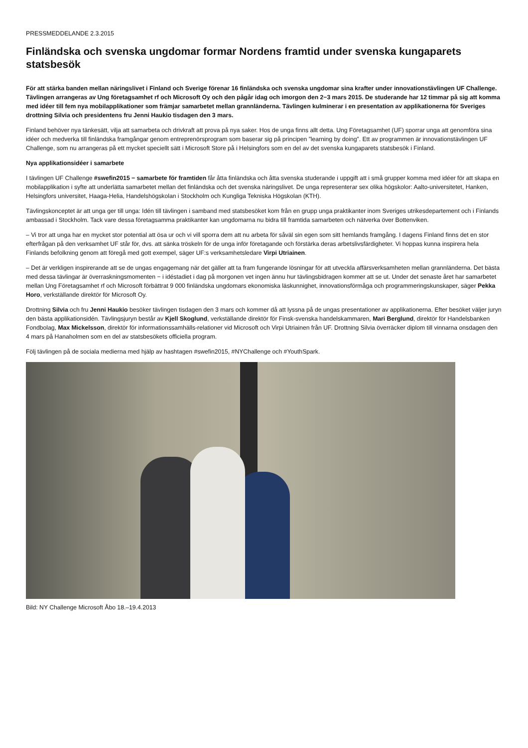PRESSMEDDELANDE 2.3.2015
Finländska och svenska ungdomar formar Nordens framtid under svenska kungaparets statsbesök
För att stärka banden mellan näringslivet i Finland och Sverige förenar 16 finländska och svenska ungdomar sina krafter under innovationstävlingen UF Challenge. Tävlingen arrangeras av Ung företagsamhet rf och Microsoft Oy och den pågår idag och imorgon den 2−3 mars 2015. De studerande har 12 timmar på sig att komma med idéer till fem nya mobilapplikationer som främjar samarbetet mellan grannländerna. Tävlingen kulminerar i en presentation av applikationerna för Sveriges drottning Silvia och presidentens fru Jenni Haukio tisdagen den 3 mars.
Finland behöver nya tänkesätt, vilja att samarbeta och drivkraft att prova på nya saker. Hos de unga finns allt detta. Ung Företagsamhet (UF) sporrar unga att genomföra sina idéer och medverka till finländska framgångar genom entreprenörsprogram som baserar sig på principen ”learning by doing”. Ett av programmen är innovationstävlingen UF Challenge, som nu arrangeras på ett mycket speciellt sätt i Microsoft Store på i Helsingfors som en del av det svenska kungaparets statsbesök i Finland.
Nya applikationsidéer i samarbete
I tävlingen UF Challenge #swefin2015 − samarbete för framtiden får åtta finländska och åtta svenska studerande i uppgift att i små grupper komma med idéer för att skapa en mobilapplikation i syfte att underlätta samarbetet mellan det finländska och det svenska näringslivet. De unga representerar sex olika högskolor: Aalto-universitetet, Hanken, Helsingfors universitet, Haaga-Helia, Handelshögskolan i Stockholm och Kungliga Tekniska Högskolan (KTH).
Tävlingskonceptet är att unga ger till unga: Idén till tävlingen i samband med statsbesöket kom från en grupp unga praktikanter inom Sveriges utrikesdepartement och i Finlands ambassad i Stockholm. Tack vare dessa företagsamma praktikanter kan ungdomarna nu bidra till framtida samarbeten och nätverka över Bottenviken.
– Vi tror att unga har en mycket stor potential att ösa ur och vi vill sporra dem att nu arbeta för såväl sin egen som sitt hemlands framgång. I dagens Finland finns det en stor efterfrågan på den verksamhet UF står för, dvs. att sänka tröskeln för de unga inför företagande och förstärka deras arbetslivsfärdigheter. Vi hoppas kunna inspirera hela Finlands befolkning genom att föregå med gott exempel, säger UF:s verksamhetsledare Virpi Utriainen.
– Det är verkligen inspirerande att se de ungas engagemang när det gäller att ta fram fungerande lösningar för att utveckla affärsverksamheten mellan grannländerna. Det bästa med dessa tävlingar är överraskningsmomenten − i idéstadiet i dag på morgonen vet ingen ännu hur tävlingsbidragen kommer att se ut. Under det senaste året har samarbetet mellan Ung Företagsamhet rf och Microsoft förbättrat 9 000 finländska ungdomars ekonomiska läskunnighet, innovationsförmåga och programmeringskunskaper, säger Pekka Horo, verkställande direktör för Microsoft Oy.
Drottning Silvia och fru Jenni Haukio besöker tävlingen tisdagen den 3 mars och kommer då att lyssna på de ungas presentationer av applikationerna. Efter besöket väljer juryn den bästa applikationsidén. Tävlingsjuryn består av Kjell Skoglund, verkställande direktör för Finsk-svenska handelskammaren, Mari Berglund, direktör för Handelsbanken Fondbolag, Max Mickelsson, direktör för informationssamhälls-relationer vid Microsoft och Virpi Utriainen från UF. Drottning Silvia överräcker diplom till vinnarna onsdagen den 4 mars på Hanaholmen som en del av statsbesökets officiella program.
Följ tävlingen på de sociala medierna med hjälp av hashtagen #swefin2015, #NYChallenge och #YouthSpark.
Bild: NY Challenge Microsoft Åbo 18.–19.4.2013